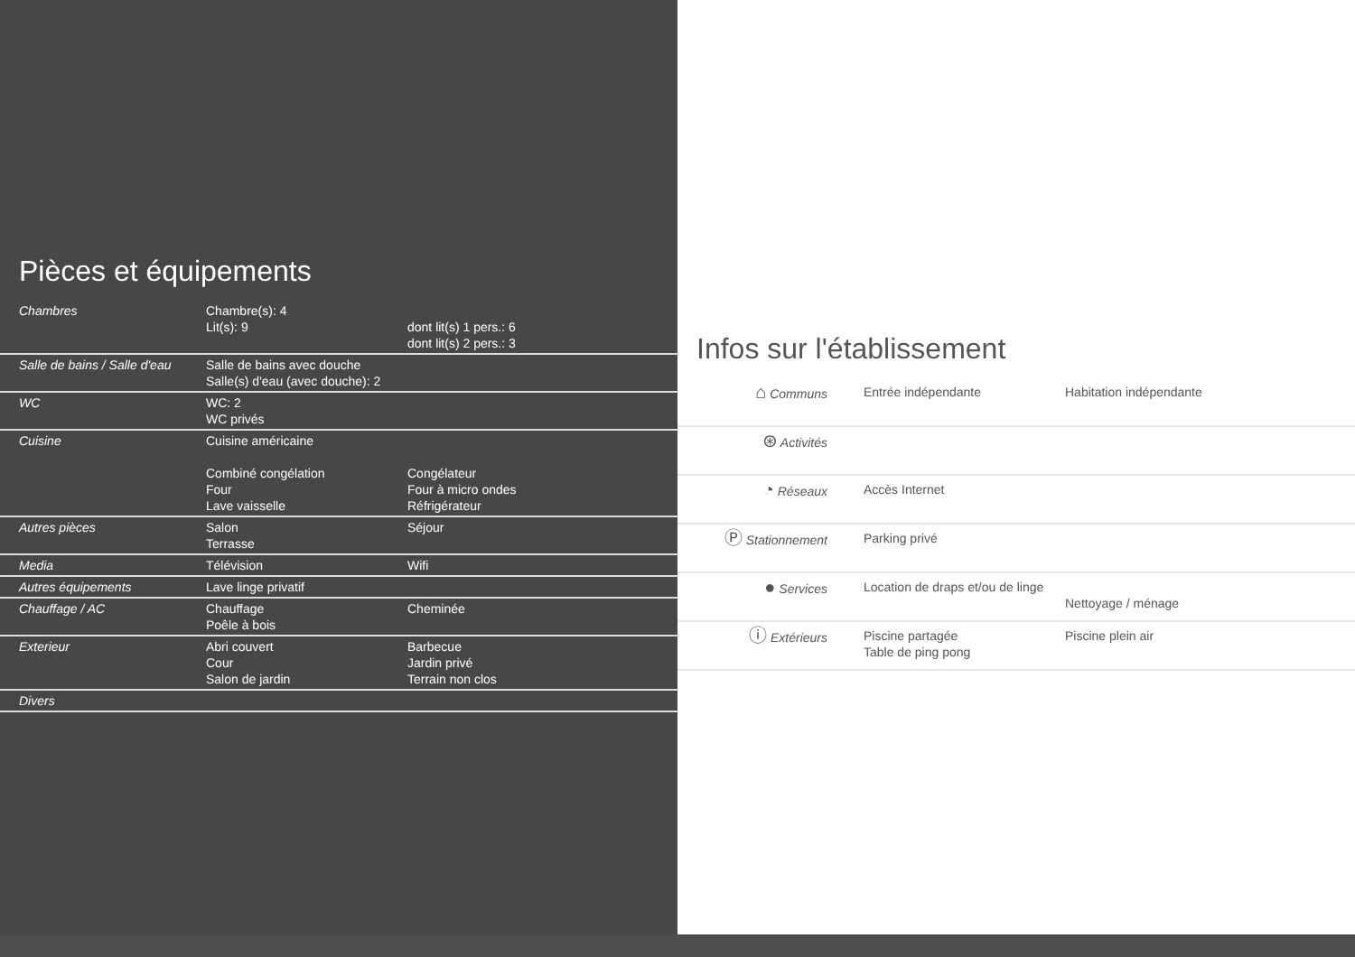Pièces et équipements
| Chambres | Chambre(s): 4 Lit(s): 9 | dont lit(s) 1 pers.: 6 dont lit(s) 2 pers.: 3 |
| Salle de bains / Salle d'eau | Salle de bains avec douche Salle(s) d'eau (avec douche): 2 | |
| WC | WC: 2 WC privés | |
| Cuisine | Cuisine américaine Combiné congélation Four Lave vaisselle | Congélateur Four à micro ondes Réfrigérateur |
| Autres pièces | Salon Terrasse | Séjour |
| Media | Télévision | Wifi |
| Autres équipements | Lave linge privatif | |
| Chauffage / AC | Chauffage Poêle à bois | Cheminée |
| Exterieur | Abri couvert Cour Salon de jardin | Barbecue Jardin privé Terrain non clos |
| Divers | | |
Infos sur l'établissement
| ⌂ Communs | Entrée indépendante | Habitation indépendante |
| ⊛ Activités | | |
| ◔ Réseaux | Accès Internet | |
| Ⓟ Stationnement | Parking privé | |
| ● Services | Location de draps et/ou de linge | Nettoyage / ménage |
| ⓘ Extérieurs | Piscine partagée Table de ping pong | Piscine plein air |